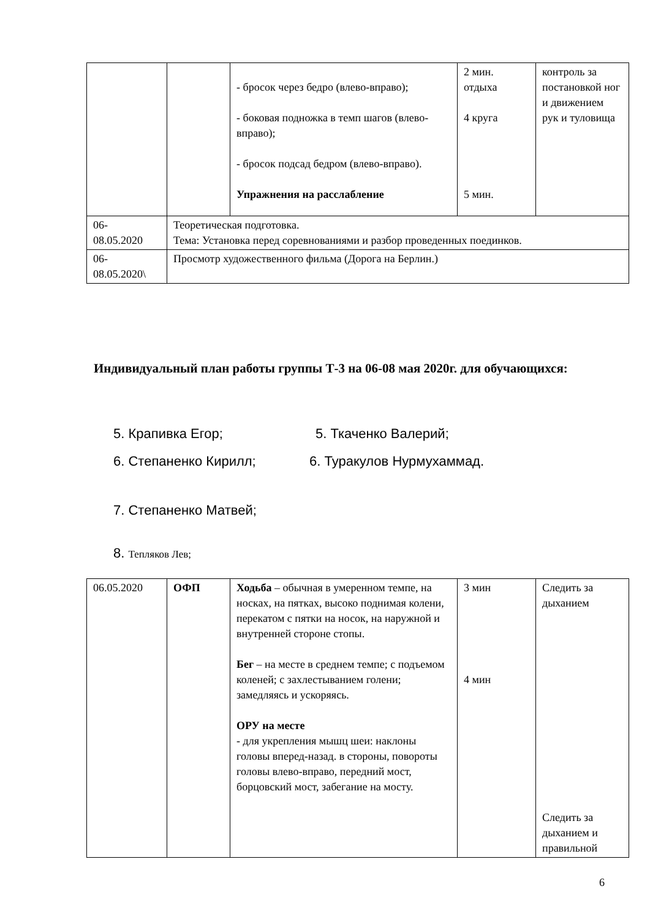| | | - бросок через бедро (влево-вправо); - боковая подножка в темп шагов (влево-вправо); - бросок подсад бедром (влево-вправо). Упражнения на расслабление | 2 мин. отдыха 4 круга 5 мин. | контроль за постановкой ног и движением рук и туловища |
| 06- 08.05.2020 | Теоретическая подготовка. Тема: Установка перед соревнованиями и разбор проведенных поединков. | | | |
| 06- 08.05.2020\ | Просмотр художественного фильма (Дорога на Берлин.) | | | |
Индивидуальный план работы группы Т-3 на 06-08 мая 2020г. для обучающихся:
5. Крапивка Егор; 5. Ткаченко Валерий;
6. Степаненко Кирилл; 6. Туракулов Нурмухаммад.
7. Степаненко Матвей;
8. Тепляков Лев;
| 06.05.2020 | ОФП | Ходьба – обычная в умеренном темпе, на носках, на пятках, высоко поднимая колени, перекатом с пятки на носок, на наружной и внутренней стороне стопы. Бег – на месте в среднем темпе; с подъемом коленей; с захлестыванием голени; замедляясь и ускоряясь. ОРУ на месте - для укрепления мышц шеи: наклоны головы вперед-назад. в стороны, повороты головы влево-вправо, передний мост, борцовский мост, забегание на мосту. | 3 мин 4 мин | Следить за дыханием Следить за дыханием и правильной |
6